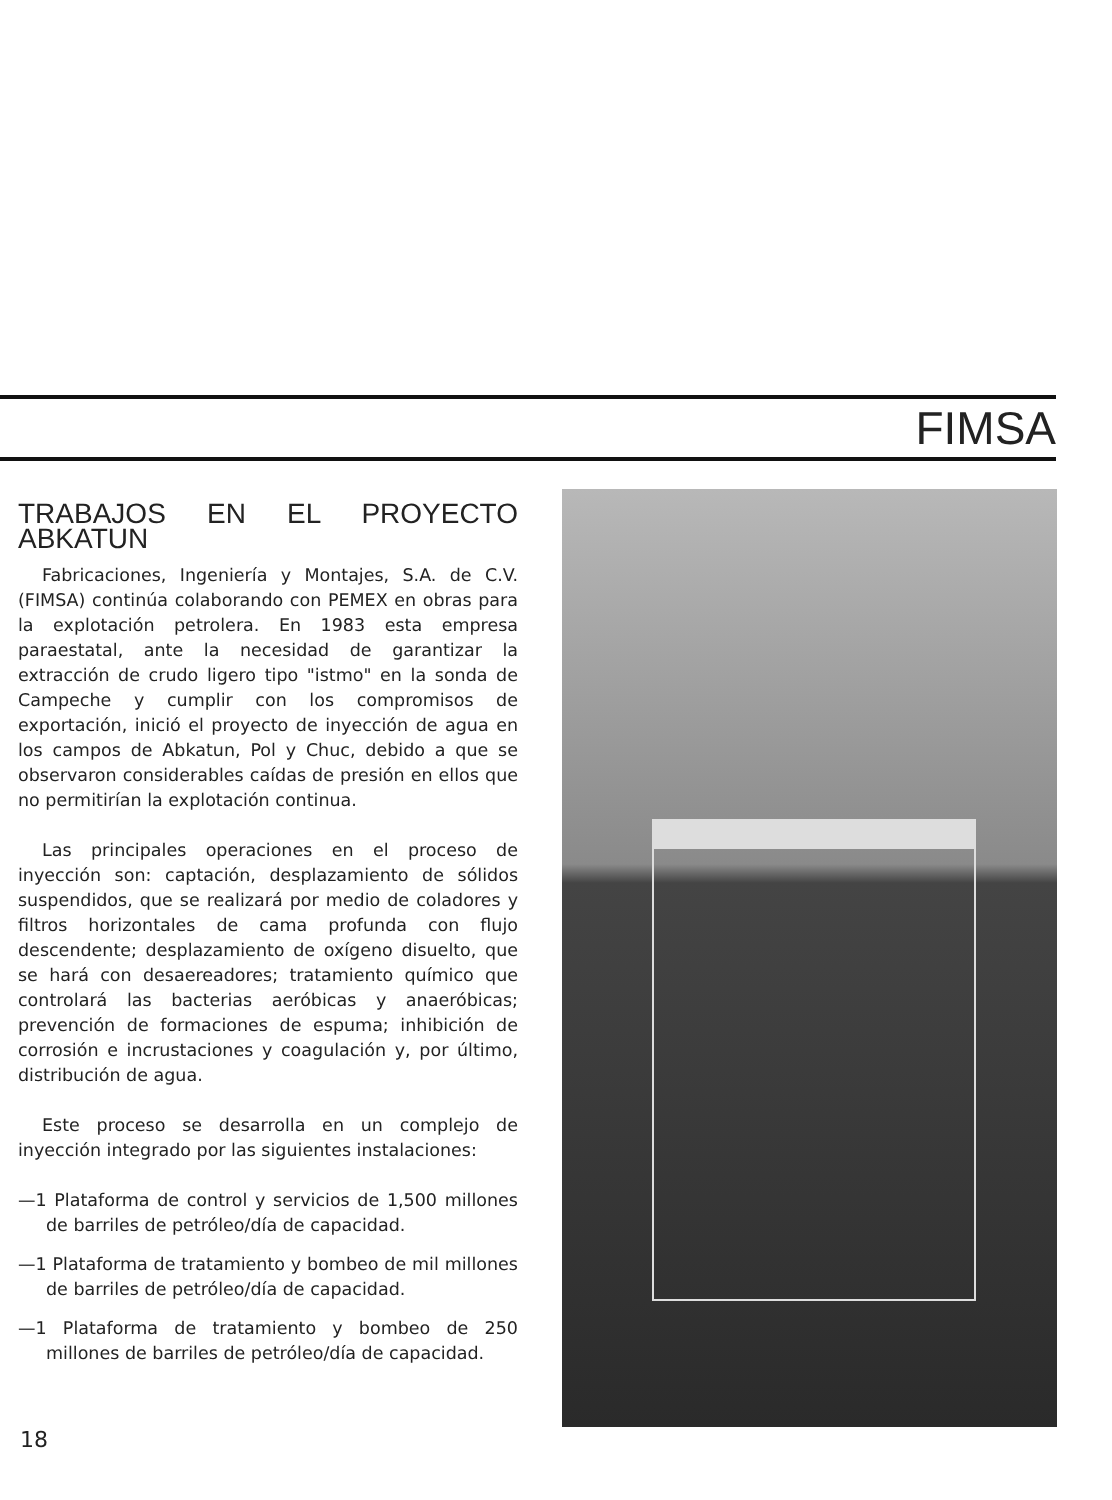FIMSA
TRABAJOS EN EL PROYECTO ABKATUN
Fabricaciones, Ingeniería y Montajes, S.A. de C.V. (FIMSA) continúa colaborando con PEMEX en obras para la explotación petrolera. En 1983 esta empresa paraestatal, ante la necesidad de garantizar la extracción de crudo ligero tipo "istmo" en la sonda de Campeche y cumplir con los compromisos de exportación, inició el proyecto de inyección de agua en los campos de Abkatun, Pol y Chuc, debido a que se observaron considerables caídas de presión en ellos que no permitirían la explotación continua.
Las principales operaciones en el proceso de inyección son: captación, desplazamiento de sólidos suspendidos, que se realizará por medio de coladores y filtros horizontales de cama profunda con flujo descendente; desplazamiento de oxígeno disuelto, que se hará con desaereadores; tratamiento químico que controlará las bacterias aeróbicas y anaeróbicas; prevención de formaciones de espuma; inhibición de corrosión e incrustaciones y coagulación y, por último, distribución de agua.
Este proceso se desarrolla en un complejo de inyección integrado por las siguientes instalaciones:
—1 Plataforma de control y servicios de 1,500 millones de barriles de petróleo/día de capacidad.
—1 Plataforma de tratamiento y bombeo de mil millones de barriles de petróleo/día de capacidad.
—1 Plataforma de tratamiento y bombeo de 250 millones de barriles de petróleo/día de capacidad.
18